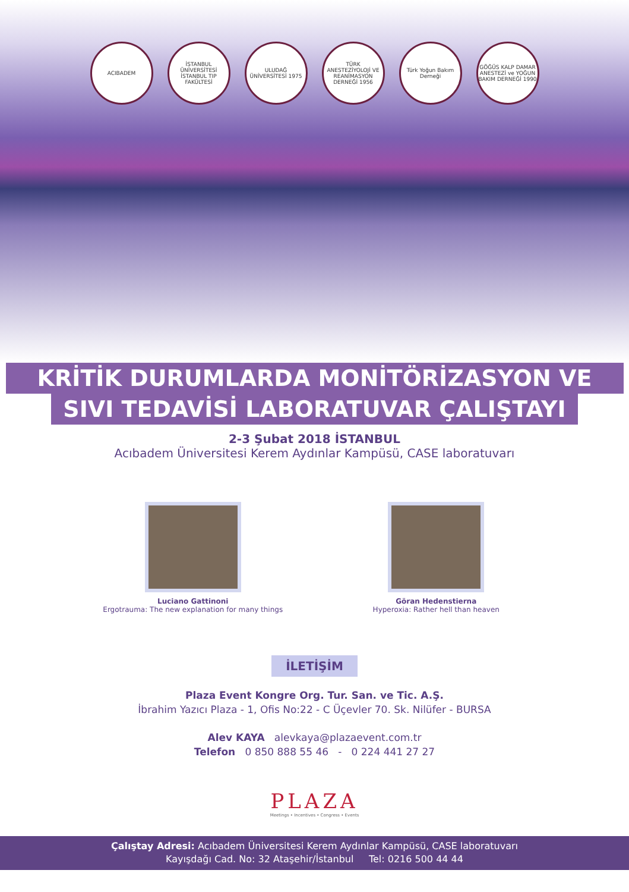ACIBADEM İSTANBUL ÜNİVERSİTESİ İSTANBUL TIP FAKÜLTESİ
ULUDAĞ ÜNİVERSİTESİ 1975
TÜRK ANESTEZİYOLOJİ VE REANİMASYON DERNEĞİ 1956
Türk Yoğun Bakım Derneği
GÖĞÜS KALP DAMAR ANESTEZİ ve YOĞUN BAKIM DERNEĞİ 1990
KRİTİK DURUMLARDA MONİTÖRİZASYON VE
SIVI TEDAVİSİ LABORATUVAR ÇALIŞTAYI
2-3 Şubat 2018 İSTANBUL
Acıbadem Üniversitesi Kerem Aydınlar Kampüsü, CASE laboratuvarı
Luciano Gattinoni
Ergotrauma: The new explanation for many things
Göran Hedenstierna
Hyperoxia: Rather hell than heaven
İLETİŞİM
Plaza Event Kongre Org. Tur. San. ve Tic. A.Ş.
İbrahim Yazıcı Plaza - 1, Ofis No:22 - C Üçevler 70. Sk. Nilüfer - BURSA
Alev KAYA alevkaya@plazaevent.com.tr
Telefon 0 850 888 55 46 - 0 224 441 27 27
PLAZA
Meetings • Incentives • Congress • Events
Çalıştay Adresi: Acıbadem Üniversitesi Kerem Aydınlar Kampüsü, CASE laboratuvarı
Kayışdağı Cad. No: 32 Ataşehir/İstanbul Tel: 0216 500 44 44